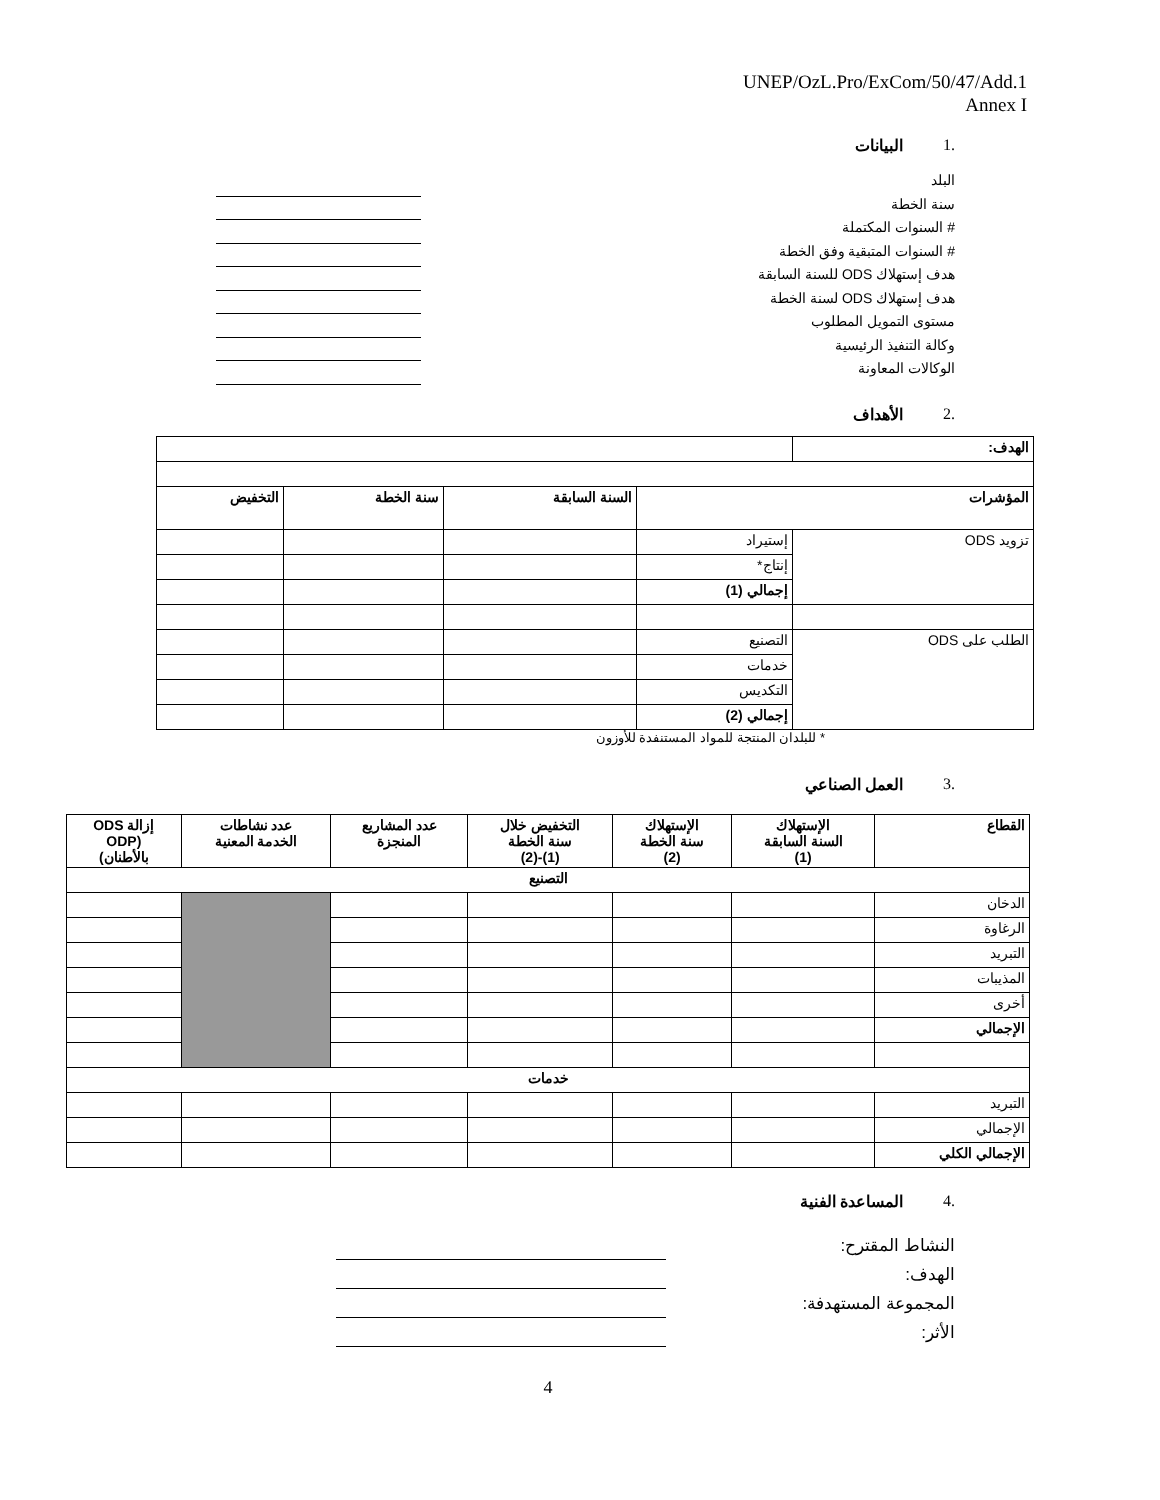UNEP/OzL.Pro/ExCom/50/47/Add.1
Annex I
.1 البيانات
البلد
سنة الخطة
# السنوات المكتملة
# السنوات المتبقية وفق الخطة
هدف إستهلاك ODS للسنة السابقة
هدف إستهلاك ODS لسنة الخطة
مستوى التمويل المطلوب
وكالة التنفيذ الرئيسية
الوكالات المعاونة
.2 الأهداف
| الهدف: | | | | |
| المؤشرات | | السنة السابقة | سنة الخطة | التخفيض |
| تزويد ODS | إستيراد | | | |
| | إنتاج* | | | |
| | إجمالي (1) | | | |
| الطلب على ODS | التصنيع | | | |
| | خدمات | | | |
| | التكديس | | | |
| | إجمالي (2) | | | |
* للبلدان المنتجة للمواد المستنفدة للأوزون
.3 العمل الصناعي
| القطاع | الإستهلاك السنة السابقة (1) | الإستهلاك سنة الخطة (2) | التخفيض خلال سنة الخطة (1)-(2) | عدد المشاريع المنجزة | عدد نشاطات الخدمة المعنية | إزالة ODS (ODP بالأطنان) |
| --- | --- | --- | --- | --- | --- | --- |
| التصنيع | | | | | | |
| الدخان | | | | | | |
| الرغاوة | | | | | | |
| التبريد | | | | | | |
| المذيبات | | | | | | |
| أخرى | | | | | | |
| الإجمالي | | | | | | |
| خدمات | | | | | | |
| التبريد | | | | | | |
| الإجمالي | | | | | | |
| الإجمالي الكلي | | | | | | |
.4 المساعدة الفنية
النشاط المقترح:
الهدف:
المجموعة المستهدفة:
الأثر:
4